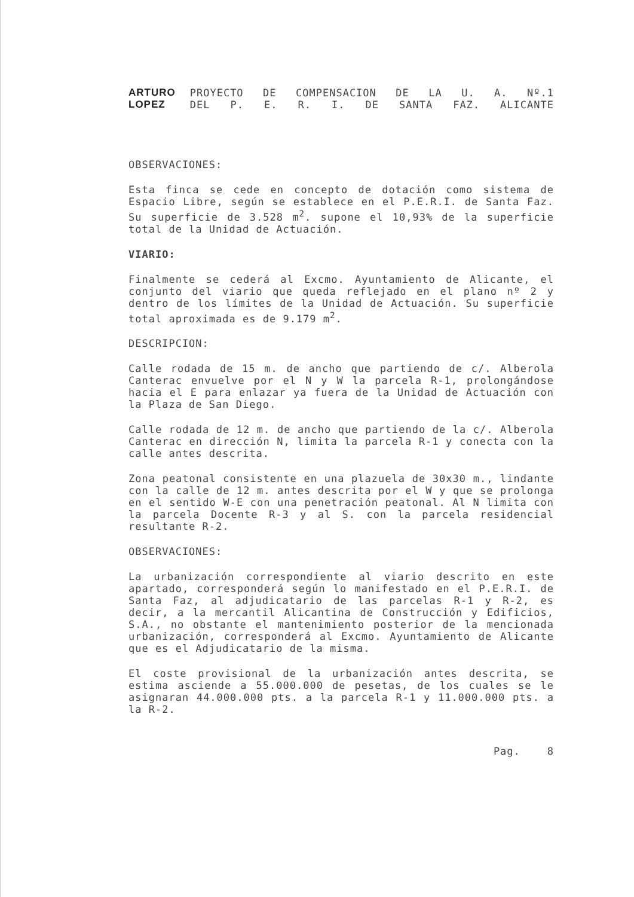ARTURO
LOPEZ
PROYECTO DE COMPENSACION DE LA U. A. Nº.1
DEL P. E. R. I. DE SANTA FAZ. ALICANTE
OBSERVACIONES:
Esta finca se cede en concepto de dotación como sistema de Espacio Libre, según se establece en el P.E.R.I. de Santa Faz. Su superficie de 3.528 m<sup>2</sup>. supone el 10,93% de la superficie total de la Unidad de Actuación.
VIARIO:
Finalmente se cederá al Excmo. Ayuntamiento de Alicante, el conjunto del viario que queda reflejado en el plano nº 2 y dentro de los límites de la Unidad de Actuación. Su superficie total aproximada es de 9.179 m<sup>2</sup>.
DESCRIPCION:
Calle rodada de 15 m. de ancho que partiendo de c/. Alberola Canterac envuelve por el N y W la parcela R-1, prolongándose hacia el E para enlazar ya fuera de la Unidad de Actuación con la Plaza de San Diego.
Calle rodada de 12 m. de ancho que partiendo de la c/. Alberola Canterac en dirección N, limita la parcela R-1 y conecta con la calle antes descrita.
Zona peatonal consistente en una plazuela de 30x30 m., lindante con la calle de 12 m. antes descrita por el W y que se prolonga en el sentido W-E con una penetración peatonal. Al N limita con la parcela Docente R-3 y al S. con la parcela residencial resultante R-2.
OBSERVACIONES:
La urbanización correspondiente al viario descrito en este apartado, corresponderá según lo manifestado en el P.E.R.I. de Santa Faz, al adjudicatario de las parcelas R-1 y R-2, es decir, a la mercantil Alicantina de Construcción y Edificios, S.A., no obstante el mantenimiento posterior de la mencionada urbanización, corresponderá al Excmo. Ayuntamiento de Alicante que es el Adjudicatario de la misma.
El coste provisional de la urbanización antes descrita, se estima asciende a 55.000.000 de pesetas, de los cuales se le asignaran 44.000.000 pts. a la parcela R-1 y 11.000.000 pts. a la R-2.
Pag. 8